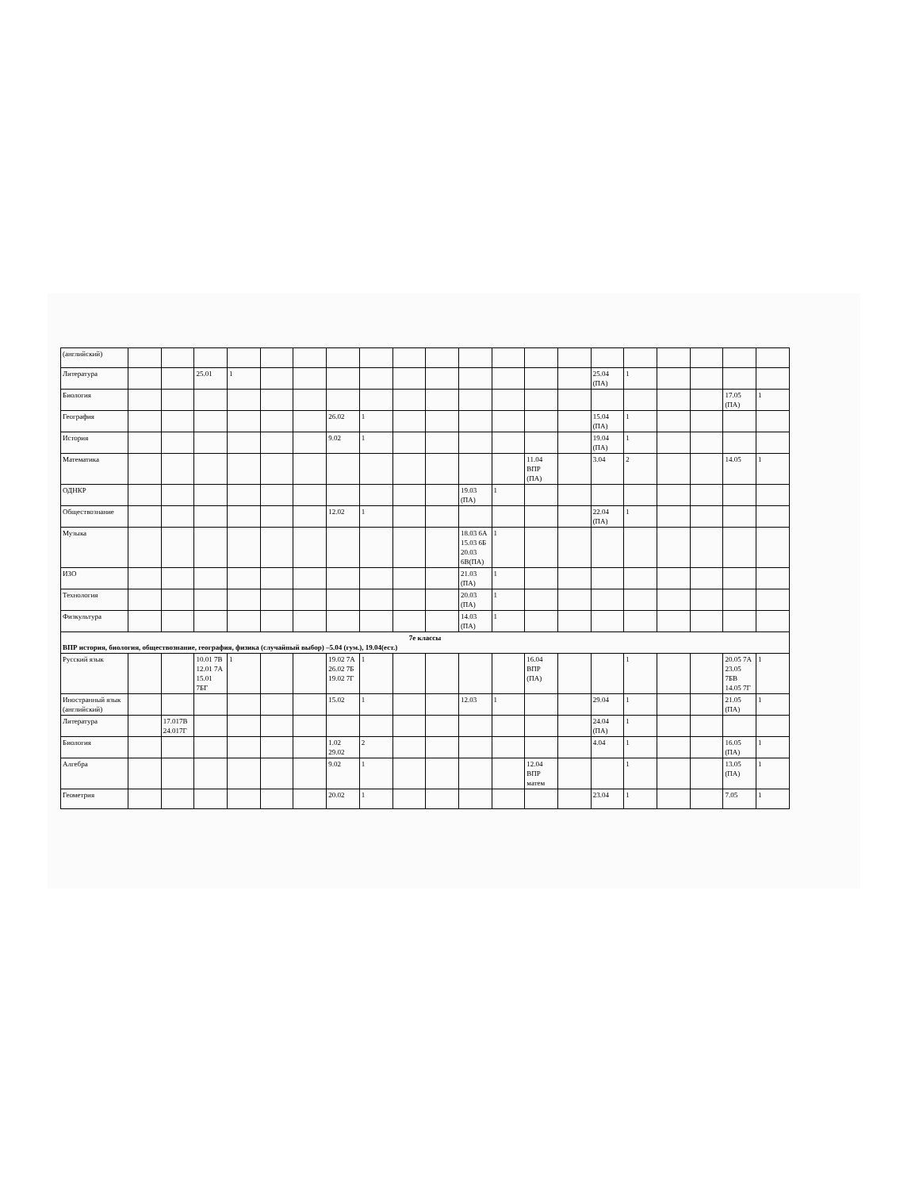| (английский) | | | | | | | | | | | | | | | | | | | | |
| Литература | | | 25.01 | 1 | | | | | | | | | | | 25.04 (ПА) | 1 | | | | |
| Биология | | | | | | | | | | | | | | | | | | | 17.05 (ПА) | 1 |
| География | | | | | | | 26.02 | 1 | | | | | | | 15.04 (ПА) | 1 | | | | |
| История | | | | | | | 9.02 | 1 | | | | | | | 19.04 (ПА) | 1 | | | | |
| Математика | | | | | | | | | | | | | 11.04 ВПР (ПА) | | 3.04 | 2 | | | 14.05 | 1 |
| ОДНКР | | | | | | | | | | | 19.03 (ПА) | 1 | | | | | | | | |
| Обществознание | | | | | | | 12.02 | 1 | | | | | | | 22.04 (ПА) | 1 | | | | |
| Музыка | | | | | | | | | | | 18.03 6А 15.03 6Б 20.03 6В(ПА) | 1 | | | | | | | | |
| ИЗО | | | | | | | | | | | 21.03 (ПА) | 1 | | | | | | | | |
| Технология | | | | | | | | | | | 20.03 (ПА) | 1 | | | | | | | | |
| Физкультура | | | | | | | | | | | 14.03 (ПА) | 1 | | | | | | | | |
| 7е классы ВПР история, биология, обществознание, география, физика (случайный выбор) –5.04 (гум.), 19.04(ест.) | | | | | | | | | | | | | | | | | | | | |
| Русский язык | | | 10.01 7В 12.01 7А 15.01 7БГ | 1 | | | 19.02 7А 26.02 7Б 19.02 7Г | 1 | | | | | 16.04 ВПР (ПА) | | | 1 | | | 20.05 7А 23.05 7БВ 14.05 7Г | 1 |
| Иностранный язык (английский) | | | | | | | 15.02 | 1 | | | 12.03 | 1 | | | 29.04 | 1 | | | 21.05 (ПА) | 1 |
| Литература | | 17.017В 24.017Г | | | | | | | | | | | | | 24.04 (ПА) | 1 | | | | |
| Биология | | | | | | | 1.02 29.02 | 2 | | | | | | | 4.04 | 1 | | | 16.05 (ПА) | 1 |
| Алгебра | | | | | | | 9.02 | 1 | | | | | 12.04 ВПР матем | | | 1 | | | 13.05 (ПА) | 1 |
| Геометрия | | | | | | | 20.02 | 1 | | | | | | | 23.04 | 1 | | | 7.05 | 1 |